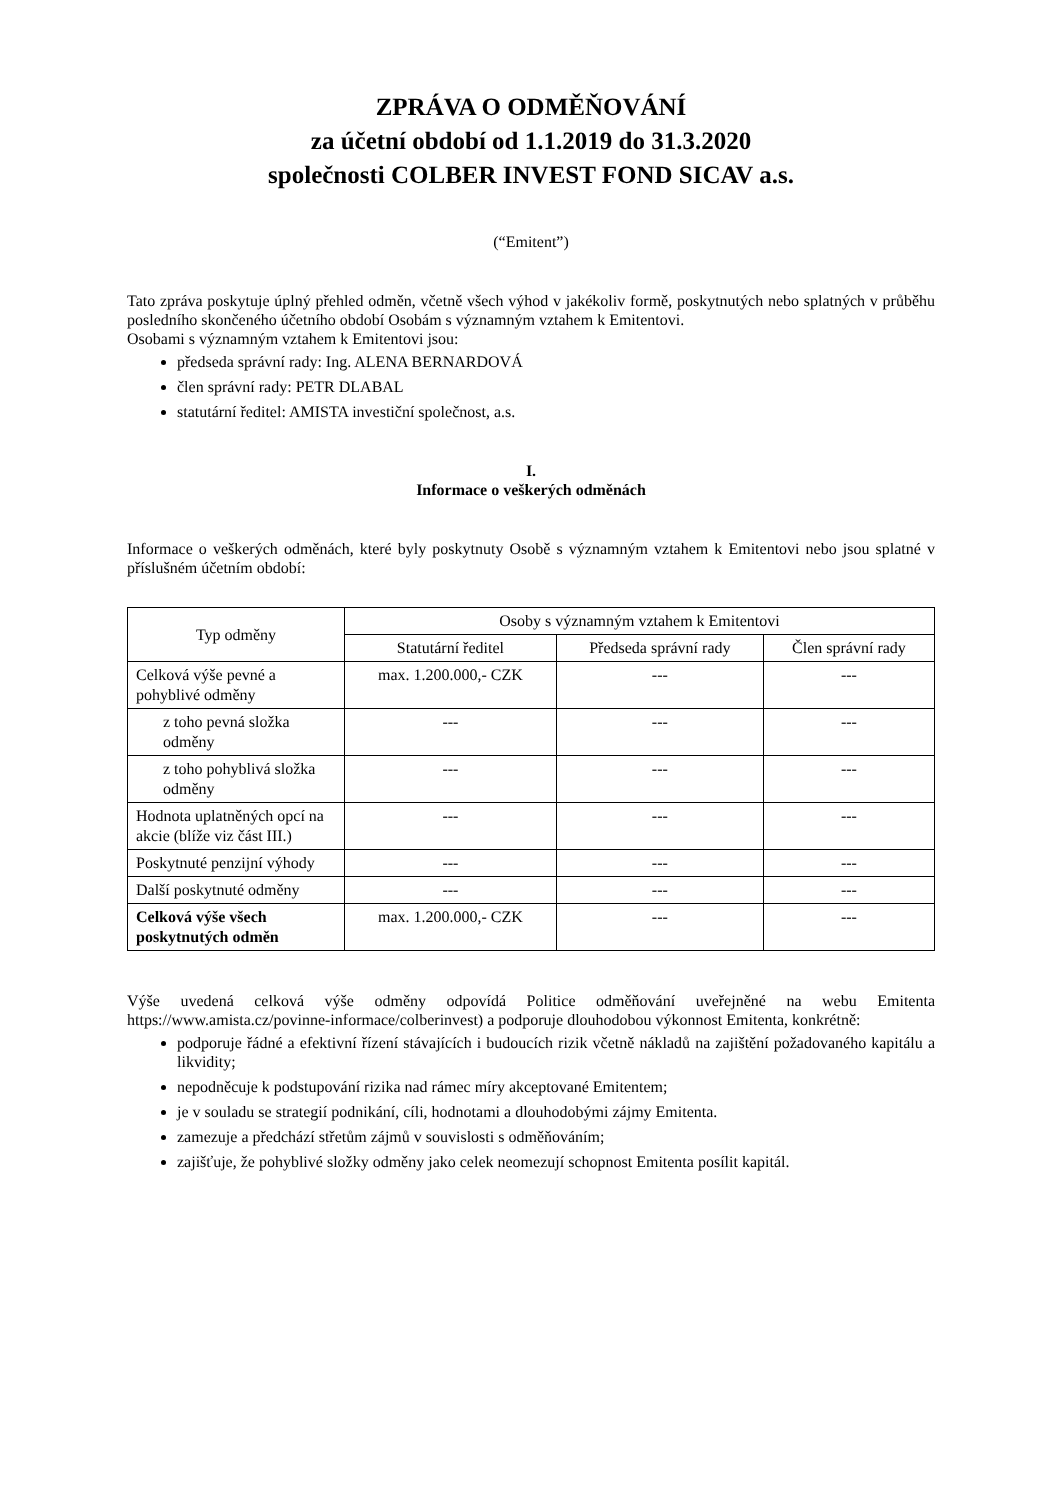ZPRÁVA O ODMĚŇOVÁNÍ
za účetní období od 1.1.2019 do 31.3.2020
společnosti COLBER INVEST FOND SICAV a.s.
(“Emitent”)
Tato zpráva poskytuje úplný přehled odměn, včetně všech výhod v jakékoliv formě, poskytnutých nebo splatných v průběhu posledního skončeného účetního období Osobám s významným vztahem k Emitentovi.
Osobami s významným vztahem k Emitentovi jsou:
předseda správní rady: Ing. ALENA BERNARDOVÁ
člen správní rady: PETR DLABAL
statutární ředitel: AMISTA investiční společnost, a.s.
I.
Informace o veškerých odměnách
Informace o veškerých odměnách, které byly poskytnuty Osobě s významným vztahem k Emitentovi nebo jsou splatné v příslušném účetním období:
| Typ odměny | Osoby s významným vztahem k Emitentovi | | |
| --- | --- | --- | --- |
| | Statutární ředitel | Předseda správní rady | Člen správní rady |
| Celková výše pevné a pohyblivé odměny | max. 1.200.000,- CZK | --- | --- |
| z toho pevná složka odměny | --- | --- | --- |
| z toho pohyblivá složka odměny | --- | --- | --- |
| Hodnota uplatněných opcí na akcie (blíže viz část III.) | --- | --- | --- |
| Poskytnuté penzijní výhody | --- | --- | --- |
| Další poskytnuté odměny | --- | --- | --- |
| Celková výše všech poskytnutých odměn | max. 1.200.000,- CZK | --- | --- |
Výše uvedená celková výše odměny odpovídá Politice odměňování uveřejněné na webu Emitenta https://www.amista.cz/povinne-informace/colberinvest) a podporuje dlouhodobou výkonnost Emitenta, konkrétně:
podporuje řádné a efektivní řízení stávajících i budoucích rizik včetně nákladů na zajištění požadovaného kapitálu a likvidity;
nepodněcuje k podstupování rizika nad rámec míry akceptované Emitentem;
je v souladu se strategií podnikání, cíli, hodnotami a dlouhodobými zájmy Emitenta.
zamezuje a předchází střetům zájmů v souvislosti s odměňováním;
zajišťuje, že pohyblivé složky odměny jako celek neomezují schopnost Emitenta posílit kapitál.